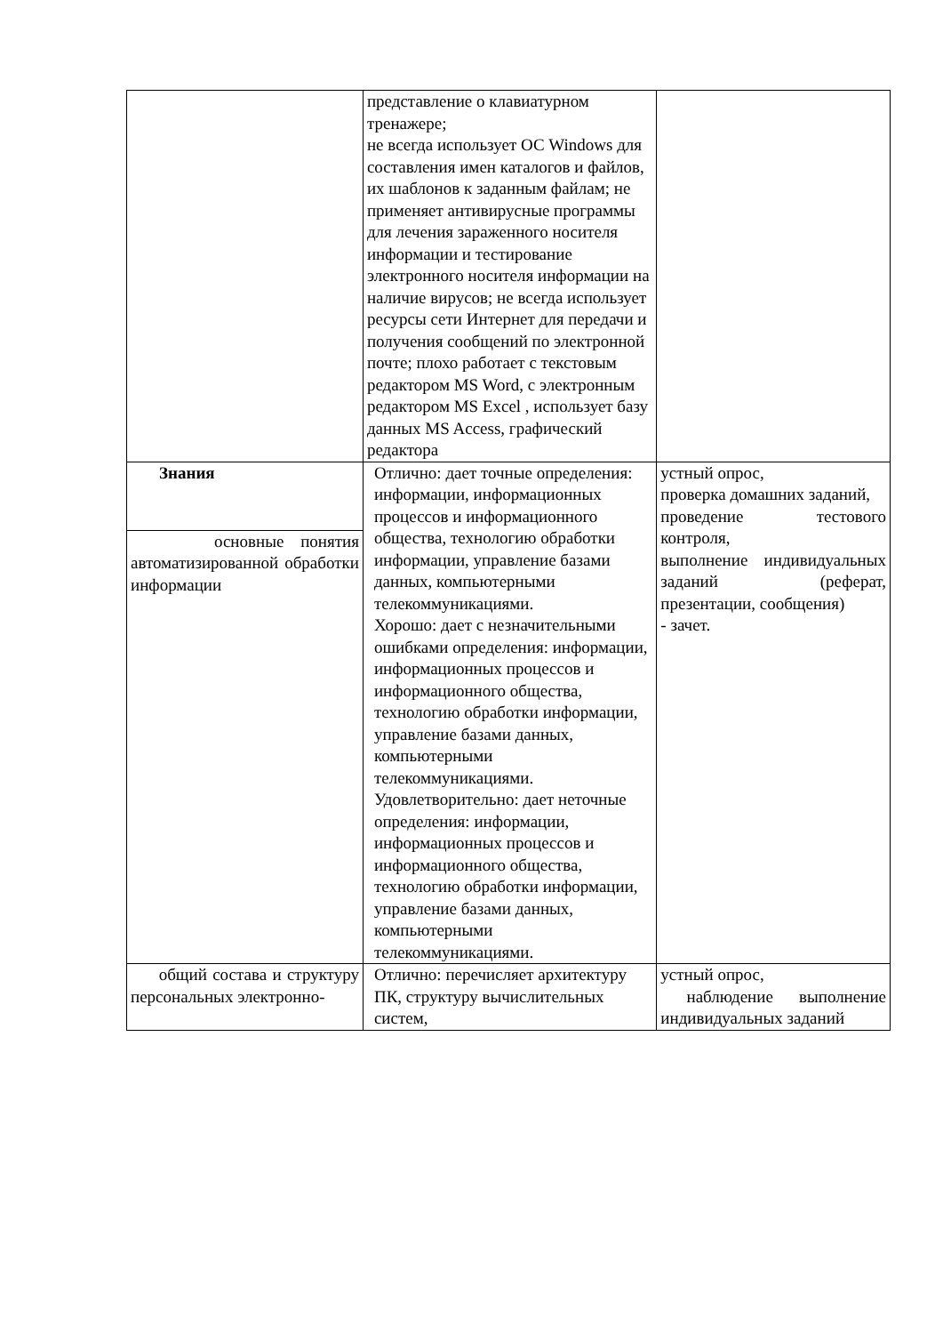| | представление о клавиатурном тренажере; не всегда использует ОС Windows для составления имен каталогов и файлов, их шаблонов к заданным файлам; не применяет антивирусные программы для лечения зараженного носителя информации и тестирование электронного носителя информации на наличие вирусов; не всегда использует ресурсы сети Интернет для передачи и получения сообщений по электронной почте; плохо работает с текстовым редактором MS Word, с электронным редактором MS Excel , использует базу данных MS Access, графический редактора | |
| Знания | Отлично: дает точные определения: информации, информационных процессов и информационного общества, технологию обработки информации, управление базами данных, компьютерными телекоммуникациями. Хорошо: дает с незначительными ошибками определения: информации, информационных процессов и информационного общества, технологию обработки информации, управление базами данных, компьютерными телекоммуникациями. Удовлетворительно: дает неточные определения: информации, информационных процессов и информационного общества, технологию обработки информации, управление базами данных, компьютерными телекоммуникациями. | устный опрос, проверка домашних заданий, проведение тестового контроля, выполнение индивидуальных заданий (реферат, презентации, сообщения) - зачет. |
| основные понятия автоматизированной обработки информации | | |
| общий состава и структуру персональных электронно- | Отлично: перечисляет архитектуру ПК, структуру вычислительных систем, | устный опрос, наблюдение выполнение индивидуальных заданий |